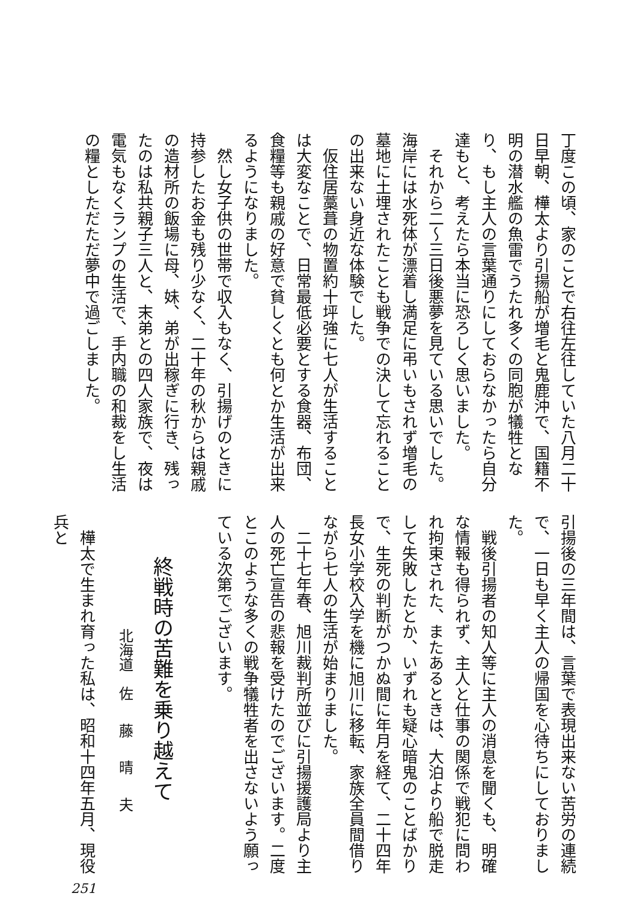丁度この頃、家のことで右往左往していた八月二十日早朝、樺太より引揚船が増毛と鬼鹿沖で、国籍不明の潜水艦の魚雷でうたれ多くの同胞が犠牲となり、もし主人の言葉通りにしておらなかったら自分達もと、考えたら本当に恐ろしく思いました。
それから二〜三日後悪夢を見ている思いでした。海岸には水死体が漂着し満足に弔いもされず増毛の墓地に土埋されたことも戦争での決して忘れることの出来ない身近な体験でした。
仮住居藁葺の物置約十坪強に七人が生活することは大変なことで、日常最低必要とする食器、布団、食糧等も親戚の好意で貧しくとも何とか生活が出来るようになりました。
然し女子供の世帯で収入もなく、引揚げのときに持参したお金も残り少なく、二十年の秋からは親戚の造材所の飯場に母、妹、弟が出稼ぎに行き、残ったのは私共親子三人と、末弟との四人家族で、夜は電気もなくランプの生活で、手内職の和裁をし生活の糧としただただ夢中で過ごしました。
引揚後の三年間は、言葉で表現出来ない苦労の連続で、一日も早く主人の帰国を心待ちにしておりました。
戦後引揚者の知人等に主人の消息を聞くも、明確な情報も得られず、主人と仕事の関係で戦犯に問われ拘束された、またあるときは、大泊より船で脱走して失敗したとか、いずれも疑心暗鬼のことばかりで、生死の判断がつかぬ間に年月を経て、二十四年長女小学校入学を機に旭川に移転、家族全員間借りながら七人の生活が始まりました。
二十七年春、旭川裁判所並びに引揚援護局より主人の死亡宣告の悲報を受けたのでございます。二度とこのような多くの戦争犠牲者を出さないよう願っている次第でございます。
終戦時の苦難を乗り越えて
北海道　佐 藤 晴 夫
樺太で生まれ育った私は、昭和十四年五月、現役兵と
251